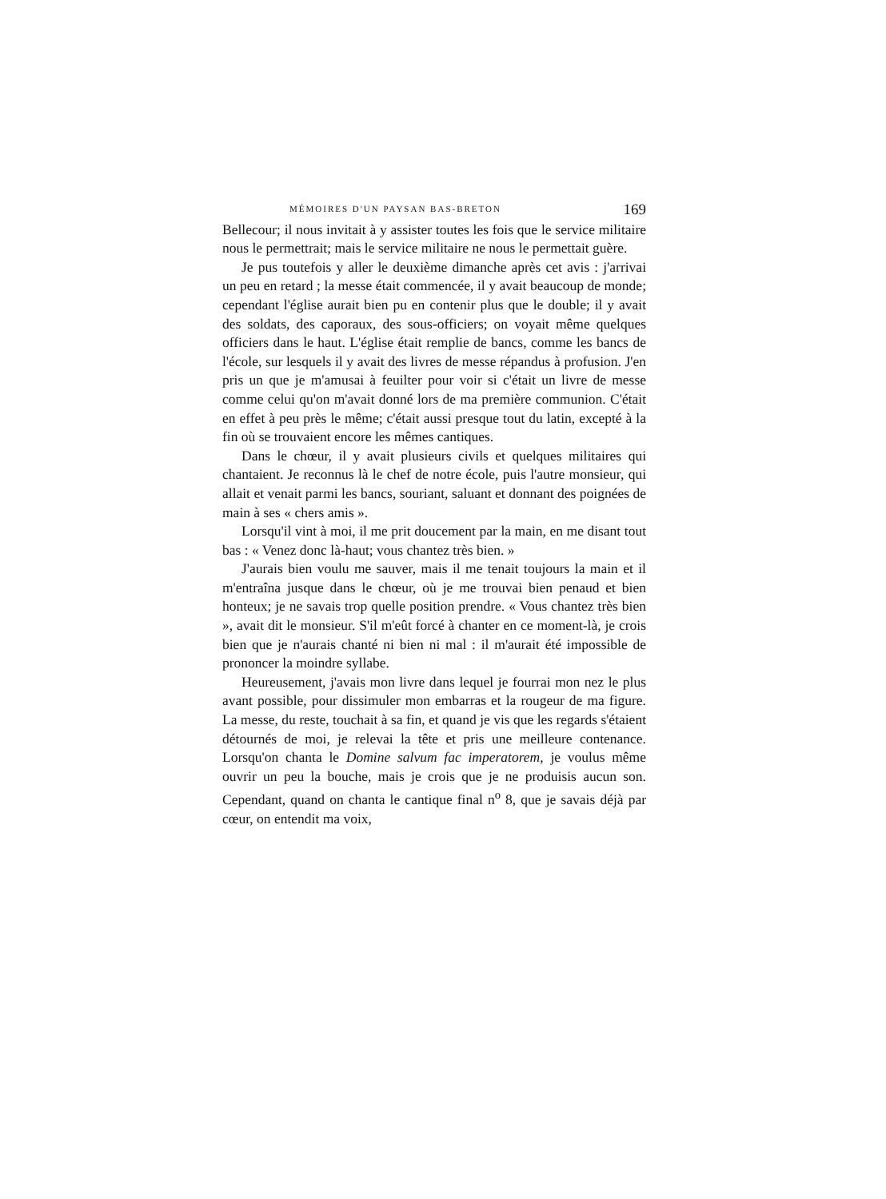MÉMOIRES D'UN PAYSAN BAS-BRETON 169
Bellecour; il nous invitait à y assister toutes les fois que le service militaire nous le permettrait; mais le service militaire ne nous le permettait guère.
Je pus toutefois y aller le deuxième dimanche après cet avis : j'arrivai un peu en retard ; la messe était commencée, il y avait beaucoup de monde; cependant l'église aurait bien pu en contenir plus que le double; il y avait des soldats, des caporaux, des sous-officiers; on voyait même quelques officiers dans le haut. L'église était remplie de bancs, comme les bancs de l'école, sur lesquels il y avait des livres de messe répandus à profusion. J'en pris un que je m'amusai à feuilter pour voir si c'était un livre de messe comme celui qu'on m'avait donné lors de ma première communion. C'était en effet à peu près le même; c'était aussi presque tout du latin, excepté à la fin où se trouvaient encore les mêmes cantiques.
Dans le chœur, il y avait plusieurs civils et quelques militaires qui chantaient. Je reconnus là le chef de notre école, puis l'autre monsieur, qui allait et venait parmi les bancs, souriant, saluant et donnant des poignées de main à ses « chers amis ».
Lorsqu'il vint à moi, il me prit doucement par la main, en me disant tout bas : « Venez donc là-haut; vous chantez très bien. »
J'aurais bien voulu me sauver, mais il me tenait toujours la main et il m'entraîna jusque dans le chœur, où je me trouvai bien penaud et bien honteux; je ne savais trop quelle position prendre. « Vous chantez très bien », avait dit le monsieur. S'il m'eût forcé à chanter en ce moment-là, je crois bien que je n'aurais chanté ni bien ni mal : il m'aurait été impossible de prononcer la moindre syllabe.
Heureusement, j'avais mon livre dans lequel je fourrai mon nez le plus avant possible, pour dissimuler mon embarras et la rougeur de ma figure. La messe, du reste, touchait à sa fin, et quand je vis que les regards s'étaient détournés de moi, je relevai la tête et pris une meilleure contenance. Lorsqu'on chanta le Domine salvum fac imperatorem, je voulus même ouvrir un peu la bouche, mais je crois que je ne produisis aucun son. Cependant, quand on chanta le cantique final n<sup>o</sup> 8, que je savais déjà par cœur, on entendit ma voix,